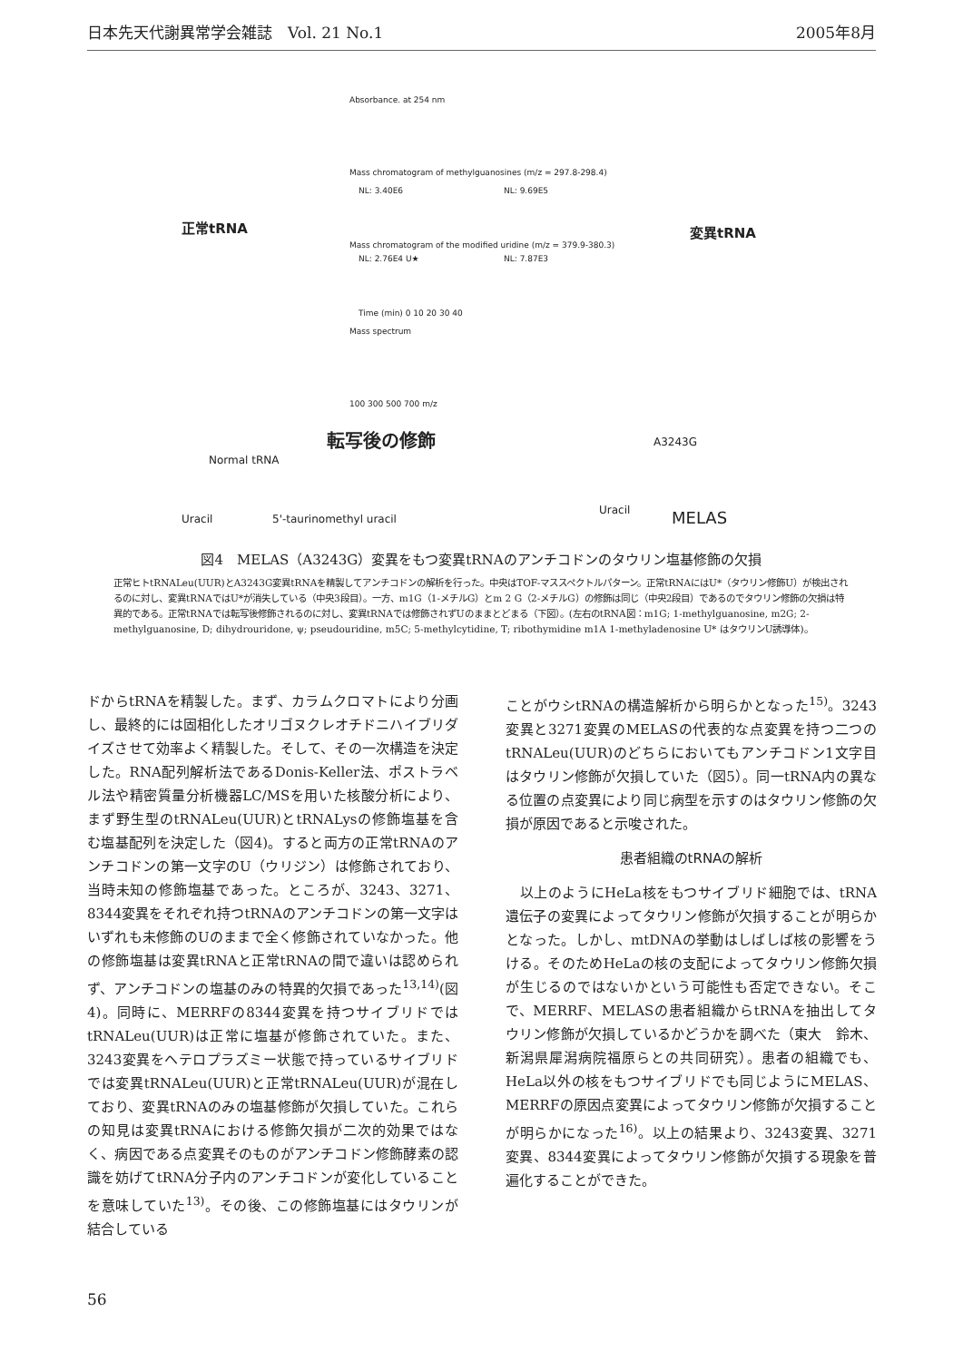日本先天代謝異常学会雑誌　Vol. 21 No.1 2005年8月
Absorbance. at 254 nm
Mass chromatogram of methylguanosines (m/z = 297.8-298.4)
Mass chromatogram of the modified uridine (m/z = 379.9-380.3)
NL: 3.40E6 NL: 9.69E5
NL: 2.76E4 U★ NL: 7.87E3
Time (min) 0 10 20 30 40
Mass spectrum
100 300 500 700 m/z
正常tRNA 変異tRNA
転写後の修飾
Normal tRNA
Uracil 5'-taurinomethyl uracil
A3243G
Uracil MELAS
図4　MELAS（A3243G）変異をもつ変異tRNAのアンチコドンのタウリン塩基修飾の欠損
正常ヒトtRNALeu(UUR)とA3243G変異tRNAを精製してアンチコドンの解析を行った。中央はTOF-マススペクトルパターン。正常tRNAにはU*（タウリン修飾U）が検出されるのに対し、変異tRNAではU*が消失している（中央3段目）。一方、m1G（1-メチルG）とm 2 G（2-メチルG）の修飾は同じ（中央2段目）であるのでタウリン修飾の欠損は特異的である。正常tRNAでは転写後修飾されるのに対し、変異tRNAでは修飾されずUのままとどまる（下図）。(左右のtRNA図：m1G; 1-methylguanosine, m2G; 2-methylguanosine, D; dihydrouridone, ψ; pseudouridine, m5C; 5-methylcytidine, T; ribothymidine m1A 1-methyladenosine U* はタウリンU誘導体)。
ドからtRNAを精製した。まず、カラムクロマトにより分画し、最終的には固相化したオリゴヌクレオチドニハイブリダイズさせて効率よく精製した。そして、その一次構造を決定した。RNA配列解析法であるDonis-Keller法、ポストラベル法や精密質量分析機器LC/MSを用いた核酸分析により、まず野生型のtRNALeu(UUR)とtRNALysの修飾塩基を含む塩基配列を決定した（図4)。すると両方の正常tRNAのアンチコドンの第一文字のU（ウリジン）は修飾されており、当時未知の修飾塩基であった。ところが、3243、3271、8344変異をそれぞれ持つtRNAのアンチコドンの第一文字はいずれも未修飾のUのままで全く修飾されていなかった。他の修飾塩基は変異tRNAと正常tRNAの間で違いは認められず、アンチコドンの塩基のみの特異的欠損であった<sup>13,14)</sup>(図4)。同時に、MERRFの8344変異を持つサイブリドではtRNALeu(UUR)は正常に塩基が修飾されていた。また、3243変異をヘテロプラズミー状態で持っているサイブリドでは変異tRNALeu(UUR)と正常tRNALeu(UUR)が混在しており、変異tRNAのみの塩基修飾が欠損していた。これらの知見は変異tRNAにおける修飾欠損が二次的効果ではなく、病因である点変異そのものがアンチコドン修飾酵素の認識を妨げてtRNA分子内のアンチコドンが変化していることを意味していた<sup>13)</sup>。その後、この修飾塩基にはタウリンが結合している
ことがウシtRNAの構造解析から明らかとなった<sup>15)</sup>。3243変異と3271変異のMELASの代表的な点変異を持つ二つのtRNALeu(UUR)のどちらにおいてもアンチコドン1文字目はタウリン修飾が欠損していた（図5）。同一tRNA内の異なる位置の点変異により同じ病型を示すのはタウリン修飾の欠損が原因であると示唆された。
患者組織のtRNAの解析
　以上のようにHeLa核をもつサイブリド細胞では、tRNA遺伝子の変異によってタウリン修飾が欠損することが明らかとなった。しかし、mtDNAの挙動はしばしば核の影響をうける。そのためHeLaの核の支配によってタウリン修飾欠損が生じるのではないかという可能性も否定できない。そこで、MERRF、MELASの患者組織からtRNAを抽出してタウリン修飾が欠損しているかどうかを調べた（東大　鈴木、新潟県犀潟病院福原らとの共同研究）。患者の組織でも、HeLa以外の核をもつサイブリドでも同じようにMELAS、MERRFの原因点変異によってタウリン修飾が欠損することが明らかになった<sup>16)</sup>。以上の結果より、3243変異、3271変異、8344変異によってタウリン修飾が欠損する現象を普遍化することができた。
56